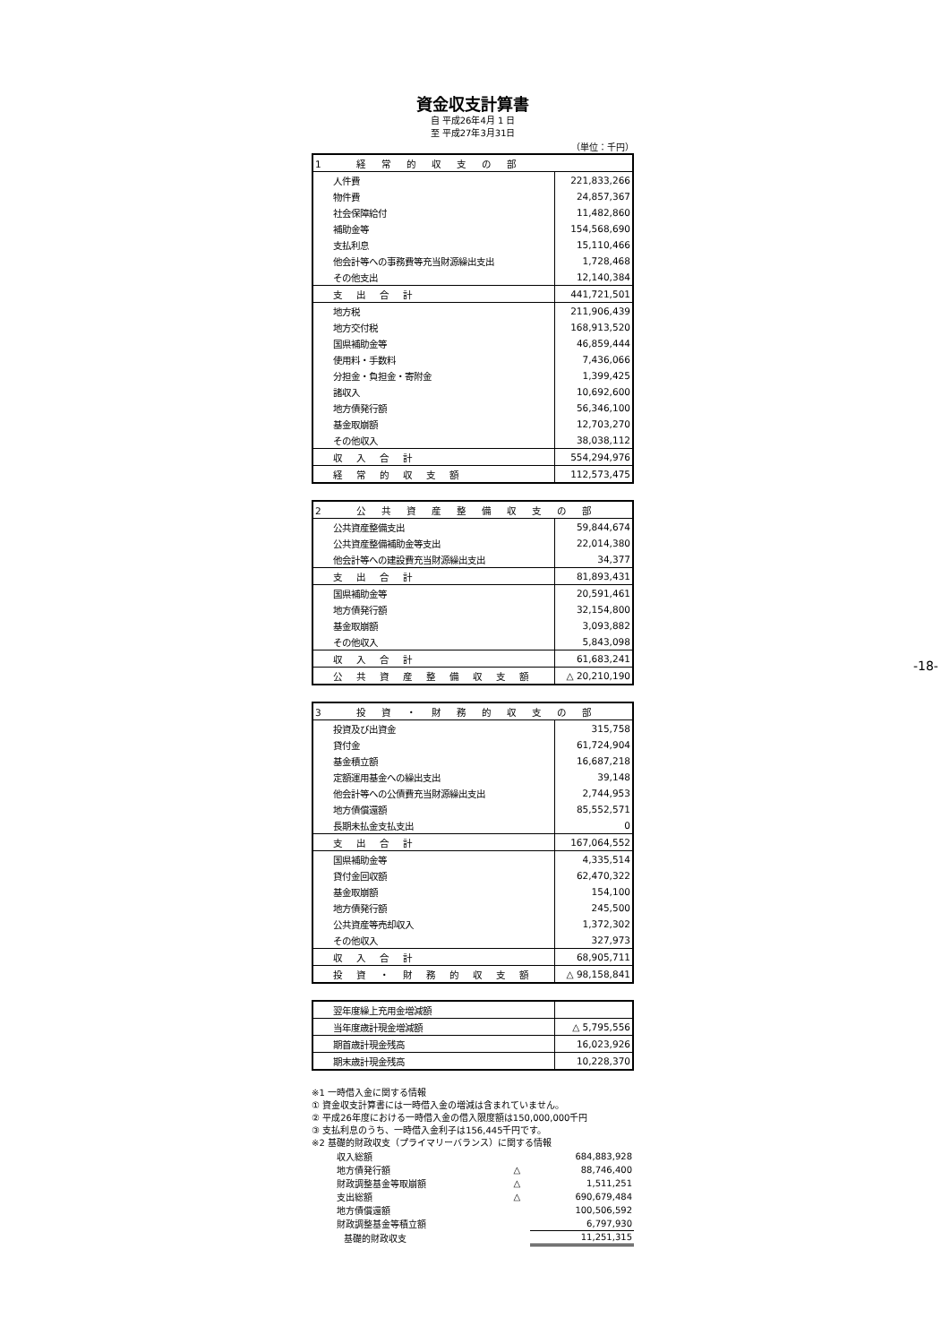資金収支計算書
自 平成26年4月 1 日
至 平成27年3月31日
（単位：千円）
| 1 経常的収支の部 | |
| --- | --- |
| 人件費 | 221,833,266 |
| 物件費 | 24,857,367 |
| 社会保障給付 | 11,482,860 |
| 補助金等 | 154,568,690 |
| 支払利息 | 15,110,466 |
| 他会計等への事務費等充当財源繰出支出 | 1,728,468 |
| その他支出 | 12,140,384 |
| 支出合計 | 441,721,501 |
| 地方税 | 211,906,439 |
| 地方交付税 | 168,913,520 |
| 国県補助金等 | 46,859,444 |
| 使用料・手数料 | 7,436,066 |
| 分担金・負担金・寄附金 | 1,399,425 |
| 諸収入 | 10,692,600 |
| 地方債発行額 | 56,346,100 |
| 基金取崩額 | 12,703,270 |
| その他収入 | 38,038,112 |
| 収入合計 | 554,294,976 |
| 経常的収支額 | 112,573,475 |
| 2 公共資産整備収支の部 | |
| --- | --- |
| 公共資産整備支出 | 59,844,674 |
| 公共資産整備補助金等支出 | 22,014,380 |
| 他会計等への建設費充当財源繰出支出 | 34,377 |
| 支出合計 | 81,893,431 |
| 国県補助金等 | 20,591,461 |
| 地方債発行額 | 32,154,800 |
| 基金取崩額 | 3,093,882 |
| その他収入 | 5,843,098 |
| 収入合計 | 61,683,241 |
| 公共資産整備収支額 | △ 20,210,190 |
| 3 投資・財務的収支の部 | |
| --- | --- |
| 投資及び出資金 | 315,758 |
| 貸付金 | 61,724,904 |
| 基金積立額 | 16,687,218 |
| 定額運用基金への繰出支出 | 39,148 |
| 他会計等への公債費充当財源繰出支出 | 2,744,953 |
| 地方債償還額 | 85,552,571 |
| 長期未払金支払支出 | 0 |
| 支出合計 | 167,064,552 |
| 国県補助金等 | 4,335,514 |
| 貸付金回収額 | 62,470,322 |
| 基金取崩額 | 154,100 |
| 地方債発行額 | 245,500 |
| 公共資産等売却収入 | 1,372,302 |
| その他収入 | 327,973 |
| 収入合計 | 68,905,711 |
| 投資・財務的収支額 | △ 98,158,841 |
| 翌年度繰上充用金増減額 | |
| 当年度歳計現金増減額 | △ 5,795,556 |
| 期首歳計現金残高 | 16,023,926 |
| 期末歳計現金残高 | 10,228,370 |
※1 一時借入金に関する情報
① 資金収支計算書には一時借入金の増減は含まれていません。
② 平成26年度における一時借入金の借入限度額は150,000,000千円
③ 支払利息のうち、一時借入金利子は156,445千円です。
※2 基礎的財政収支（プライマリーバランス）に関する情報
| 収入総額 | | 684,883,928 |
| 地方債発行額 | △ | 88,746,400 |
| 財政調整基金等取崩額 | △ | 1,511,251 |
| 支出総額 | △ | 690,679,484 |
| 地方債償還額 | | 100,506,592 |
| 財政調整基金等積立額 | | 6,797,930 |
| 基礎的財政収支 | | 11,251,315 |
-18-